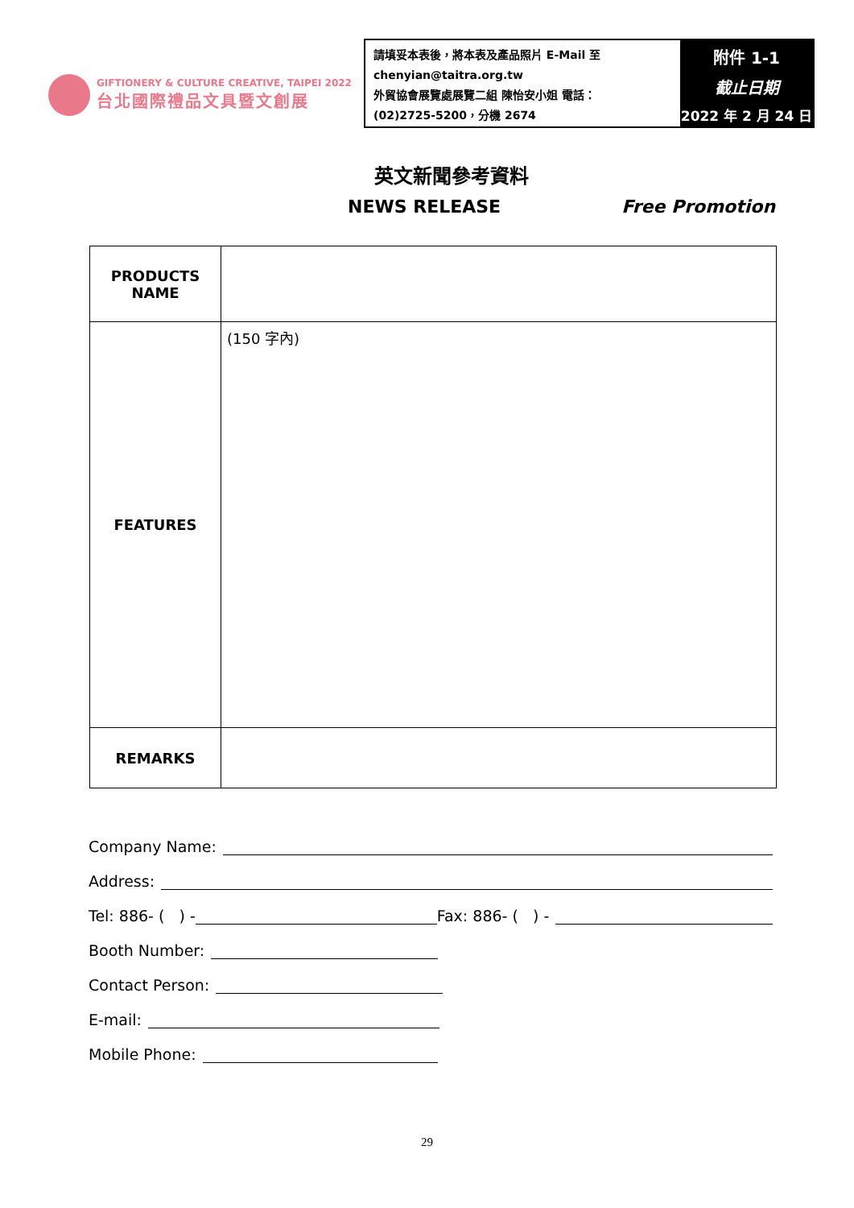GIFTIONERY & CULTURE CREATIVE, TAIPEI 2022
台北國際禮品文具暨文創展
請填妥本表後，將本表及產品照片 E-Mail 至
chenyian@taitra.org.tw
外貿協會展覽處展覽二組 陳怡安小姐 電話：
(02)2725-5200，分機 2674
附件 1-1
截止日期
2022 年 2 月 24 日
英文新聞參考資料
NEWS RELEASE Free Promotion
| PRODUCTS NAME | |
| FEATURES | (150 字內) |
| REMARKS | |
Company Name:
Address:
Tel: 886- ( ) - Fax: 886- ( ) -
Booth Number:
Contact Person:
E-mail:
Mobile Phone:
29